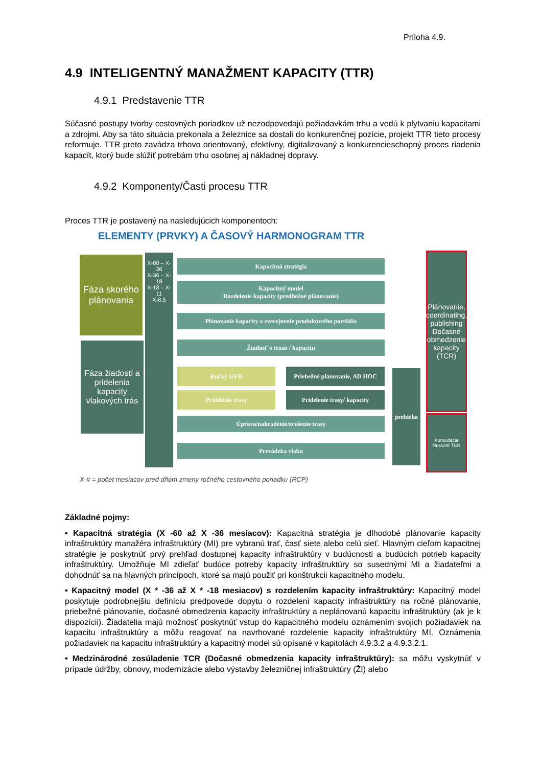Príloha 4.9.
4.9 INTELIGENTNÝ MANAŽMENT KAPACITY (TTR)
4.9.1 Predstavenie TTR
Súčasné postupy tvorby cestovných poriadkov už nezodpovedajú požiadavkám trhu a vedú k plytvaniu kapacitami a zdrojmi. Aby sa táto situácia prekonala a železnice sa dostali do konkurenčnej pozície, projekt TTR tieto procesy reformuje. TTR preto zavádza trhovo orientovaný, efektívny, digitalizovaný a konkurencieschopný proces riadenia kapacít, ktorý bude slúžiť potrebám trhu osobnej aj nákladnej dopravy.
4.9.2 Komponenty/Časti procesu TTR
Proces TTR je postavený na nasledujúcich komponentoch:
ELEMENTY (PRVKY) A ČASOVÝ HARMONOGRAM TTR
Fáza skorého plánovania
Fáza žiadostí a pridelenia kapacity vlakových trás
X-60 – X-36
X-36 – X-18
X-18 – X-11
X-8.5
Kapacitná stratégia
Kapacitný model
Rozdelenie kapacity (predbežné plánovanie)
Plánovanie kapacity a zverejnenie produktového portfólia
Žiadosť o trasu / kapacitu
Ročný GVD
Priebežné plánovanie, AD HOC
Pridelenie trasy Pridelenie trasy/ kapacity
Úprava/nahradenie/zrušenie trasy
Prevádzka vlaku
prebieha
Plánovanie, coordinating, publishing Dočasné obmedzenie kapacity (TCR)
Konzultácia Neskoré TCR
X-# = počet mesiacov pred dňom zmeny ročného cestovného poriadku (RCP)
Základné pojmy:
• Kapacitná stratégia (X -60 až X -36 mesiacov): Kapacitná stratégia je dlhodobé plánovanie kapacity infraštruktúry manažéra infraštruktúry (MI) pre vybranú trať, časť siete alebo celú sieť. Hlavným cieľom kapacitnej stratégie je poskytnúť prvý prehľad dostupnej kapacity infraštruktúry v budúcnosti a budúcich potrieb kapacity infraštruktúry. Umožňuje MI zdieľať budúce potreby kapacity infraštruktúry so susednými MI a žiadateľmi a dohodnúť sa na hlavných princípoch, ktoré sa majú použiť pri konštrukcii kapacitného modelu.
• Kapacitný model (X * -36 až X * -18 mesiacov) s rozdelením kapacity infraštruktúry: Kapacitný model poskytuje podrobnejšiu definíciu predpovede dopytu o rozdelení kapacity infraštruktúry na ročné plánovanie, priebežné plánovanie, dočasné obmedzenia kapacity infraštruktúry a neplánovanú kapacitu infraštruktúry (ak je k dispozícii). Žiadatelia majú možnosť poskytnúť vstup do kapacitného modelu oznámením svojich požiadaviek na kapacitu infraštruktúry a môžu reagovať na navrhované rozdelenie kapacity infraštruktúry MI. Oznámenia požiadaviek na kapacitu infraštruktúry a kapacitný model sú opísané v kapitolách 4.9.3.2 a 4.9.3.2.1.
• Medzinárodné zosúladenie TCR (Dočasné obmedzenia kapacity infraštruktúry): sa môžu vyskytnúť v prípade údržby, obnovy, modernizácie alebo výstavby železničnej infraštruktúry (ŽI) alebo